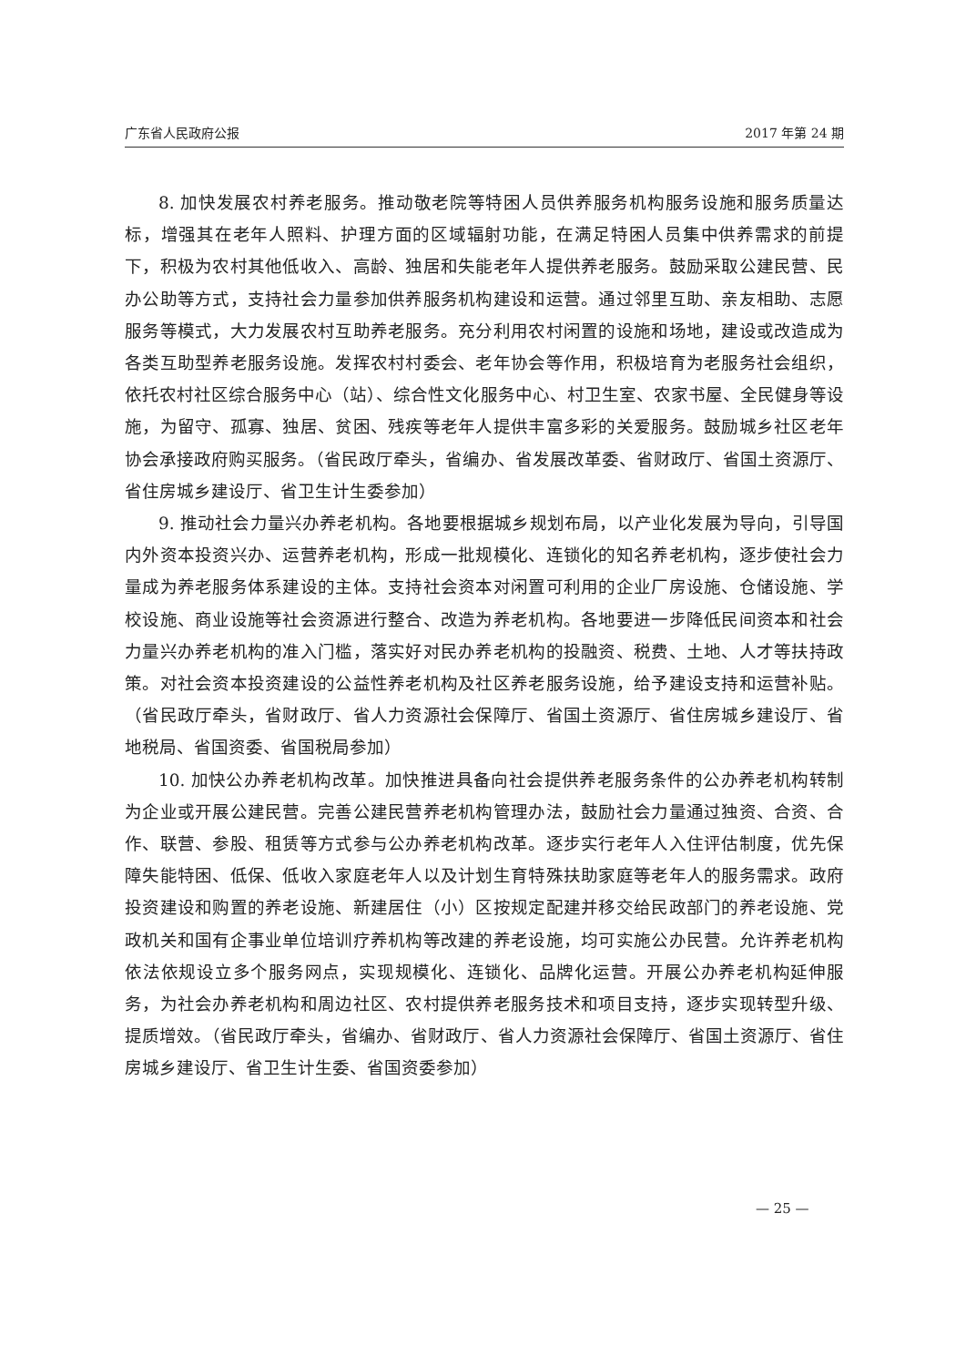广东省人民政府公报 2017 年第 24 期
8. 加快发展农村养老服务。推动敬老院等特困人员供养服务机构服务设施和服务质量达标，增强其在老年人照料、护理方面的区域辐射功能，在满足特困人员集中供养需求的前提下，积极为农村其他低收入、高龄、独居和失能老年人提供养老服务。鼓励采取公建民营、民办公助等方式，支持社会力量参加供养服务机构建设和运营。通过邻里互助、亲友相助、志愿服务等模式，大力发展农村互助养老服务。充分利用农村闲置的设施和场地，建设或改造成为各类互助型养老服务设施。发挥农村村委会、老年协会等作用，积极培育为老服务社会组织，依托农村社区综合服务中心（站）、综合性文化服务中心、村卫生室、农家书屋、全民健身等设施，为留守、孤寡、独居、贫困、残疾等老年人提供丰富多彩的关爱服务。鼓励城乡社区老年协会承接政府购买服务。（省民政厅牵头，省编办、省发展改革委、省财政厅、省国土资源厅、省住房城乡建设厅、省卫生计生委参加）
9. 推动社会力量兴办养老机构。各地要根据城乡规划布局，以产业化发展为导向，引导国内外资本投资兴办、运营养老机构，形成一批规模化、连锁化的知名养老机构，逐步使社会力量成为养老服务体系建设的主体。支持社会资本对闲置可利用的企业厂房设施、仓储设施、学校设施、商业设施等社会资源进行整合、改造为养老机构。各地要进一步降低民间资本和社会力量兴办养老机构的准入门槛，落实好对民办养老机构的投融资、税费、土地、人才等扶持政策。对社会资本投资建设的公益性养老机构及社区养老服务设施，给予建设支持和运营补贴。（省民政厅牵头，省财政厅、省人力资源社会保障厅、省国土资源厅、省住房城乡建设厅、省地税局、省国资委、省国税局参加）
10. 加快公办养老机构改革。加快推进具备向社会提供养老服务条件的公办养老机构转制为企业或开展公建民营。完善公建民营养老机构管理办法，鼓励社会力量通过独资、合资、合作、联营、参股、租赁等方式参与公办养老机构改革。逐步实行老年人入住评估制度，优先保障失能特困、低保、低收入家庭老年人以及计划生育特殊扶助家庭等老年人的服务需求。政府投资建设和购置的养老设施、新建居住（小）区按规定配建并移交给民政部门的养老设施、党政机关和国有企事业单位培训疗养机构等改建的养老设施，均可实施公办民营。允许养老机构依法依规设立多个服务网点，实现规模化、连锁化、品牌化运营。开展公办养老机构延伸服务，为社会办养老机构和周边社区、农村提供养老服务技术和项目支持，逐步实现转型升级、提质增效。（省民政厅牵头，省编办、省财政厅、省人力资源社会保障厅、省国土资源厅、省住房城乡建设厅、省卫生计生委、省国资委参加）
— 25 —